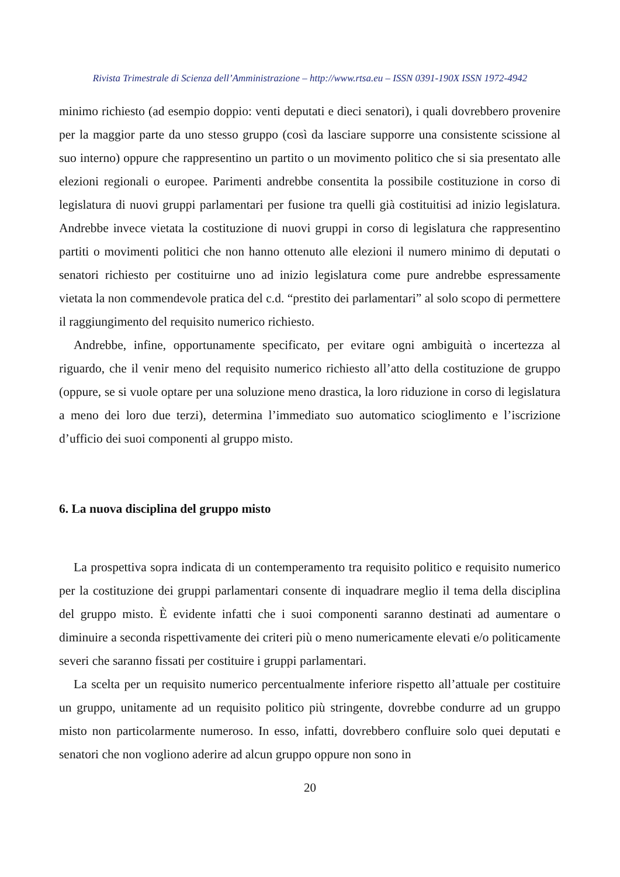Rivista Trimestrale di Scienza dell’Amministrazione – http://www.rtsa.eu – ISSN 0391-190X ISSN 1972-4942
minimo richiesto (ad esempio doppio: venti deputati e dieci senatori), i quali dovrebbero provenire per la maggior parte da uno stesso gruppo (così da lasciare supporre una consistente scissione al suo interno) oppure che rappresentino un partito o un movimento politico che si sia presentato alle elezioni regionali o europee. Parimenti andrebbe consentita la possibile costituzione in corso di legislatura di nuovi gruppi parlamentari per fusione tra quelli già costituitisi ad inizio legislatura. Andrebbe invece vietata la costituzione di nuovi gruppi in corso di legislatura che rappresentino partiti o movimenti politici che non hanno ottenuto alle elezioni il numero minimo di deputati o senatori richiesto per costituirne uno ad inizio legislatura come pure andrebbe espressamente vietata la non commendevole pratica del c.d. “prestito dei parlamentari” al solo scopo di permettere il raggiungimento del requisito numerico richiesto.
Andrebbe, infine, opportunamente specificato, per evitare ogni ambiguità o incertezza al riguardo, che il venir meno del requisito numerico richiesto all’atto della costituzione de gruppo (oppure, se si vuole optare per una soluzione meno drastica, la loro riduzione in corso di legislatura a meno dei loro due terzi), determina l’immediato suo automatico scioglimento e l’iscrizione d’ufficio dei suoi componenti al gruppo misto.
6. La nuova disciplina del gruppo misto
La prospettiva sopra indicata di un contemperamento tra requisito politico e requisito numerico per la costituzione dei gruppi parlamentari consente di inquadrare meglio il tema della disciplina del gruppo misto. È evidente infatti che i suoi componenti saranno destinati ad aumentare o diminuire a seconda rispettivamente dei criteri più o meno numericamente elevati e/o politicamente severi che saranno fissati per costituire i gruppi parlamentari.
La scelta per un requisito numerico percentualmente inferiore rispetto all’attuale per costituire un gruppo, unitamente ad un requisito politico più stringente, dovrebbe condurre ad un gruppo misto non particolarmente numeroso. In esso, infatti, dovrebbero confluire solo quei deputati e senatori che non vogliono aderire ad alcun gruppo oppure non sono in
20